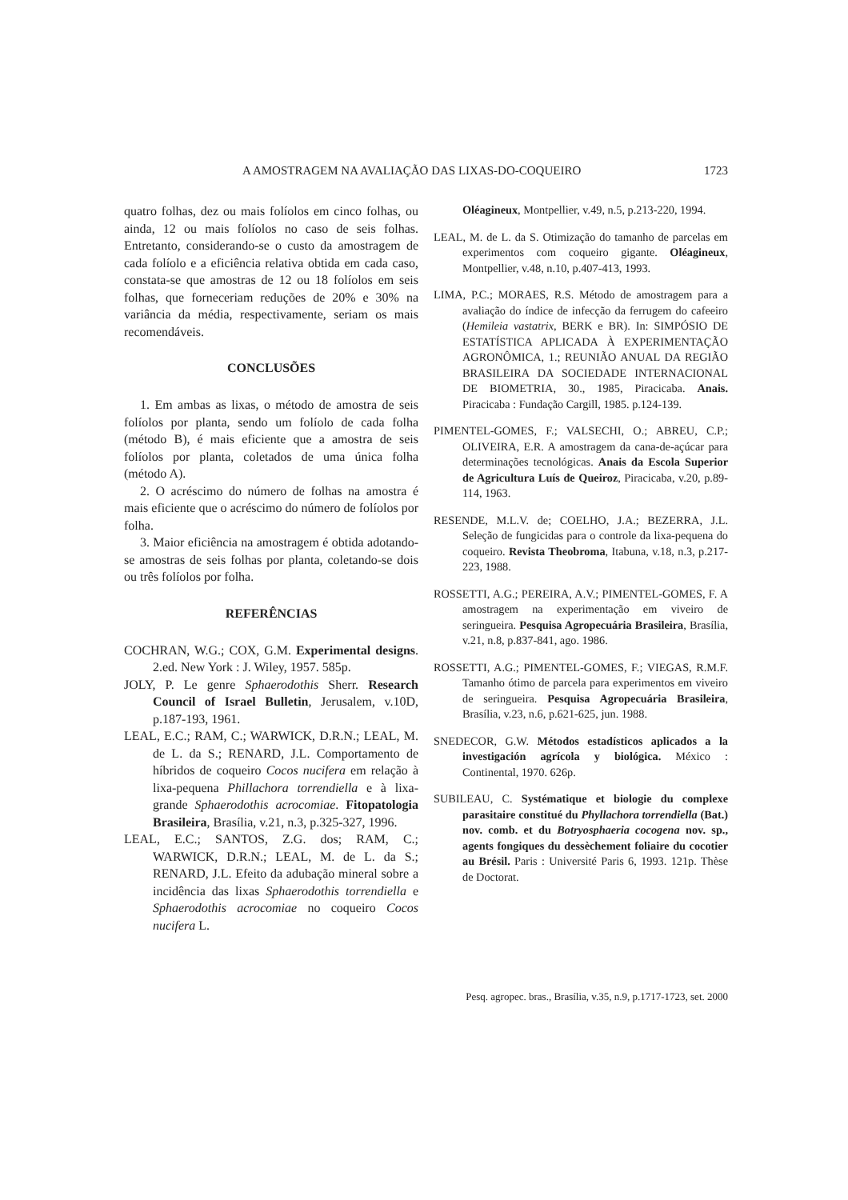A AMOSTRAGEM NA AVALIAÇÃO DAS LIXAS-DO-COQUEIRO 1723
quatro folhas, dez ou mais folíolos em cinco folhas, ou ainda, 12 ou mais folíolos no caso de seis folhas. Entretanto, considerando-se o custo da amostragem de cada folíolo e a eficiência relativa obtida em cada caso, constata-se que amostras de 12 ou 18 folíolos em seis folhas, que forneceriam reduções de 20% e 30% na variância da média, respectivamente, seriam os mais recomendáveis.
CONCLUSÕES
1. Em ambas as lixas, o método de amostra de seis folíolos por planta, sendo um folíolo de cada folha (método B), é mais eficiente que a amostra de seis folíolos por planta, coletados de uma única folha (método A).
2. O acréscimo do número de folhas na amostra é mais eficiente que o acréscimo do número de folíolos por folha.
3. Maior eficiência na amostragem é obtida adotando-se amostras de seis folhas por planta, coletando-se dois ou três folíolos por folha.
REFERÊNCIAS
COCHRAN, W.G.; COX, G.M. Experimental designs. 2.ed. New York : J. Wiley, 1957. 585p.
JOLY, P. Le genre Sphaerodothis Sherr. Research Council of Israel Bulletin, Jerusalem, v.10D, p.187-193, 1961.
LEAL, E.C.; RAM, C.; WARWICK, D.R.N.; LEAL, M. de L. da S.; RENARD, J.L. Comportamento de híbridos de coqueiro Cocos nucifera em relação à lixa-pequena Phillachora torrendiella e à lixa-grande Sphaerodothis acrocomiae. Fitopatologia Brasileira, Brasília, v.21, n.3, p.325-327, 1996.
LEAL, E.C.; SANTOS, Z.G. dos; RAM, C.; WARWICK, D.R.N.; LEAL, M. de L. da S.; RENARD, J.L. Efeito da adubação mineral sobre a incidência das lixas Sphaerodothis torrendiella e Sphaerodothis acrocomiae no coqueiro Cocos nucifera L.
Oléagineux, Montpellier, v.49, n.5, p.213-220, 1994.
LEAL, M. de L. da S. Otimização do tamanho de parcelas em experimentos com coqueiro gigante. Oléagineux, Montpellier, v.48, n.10, p.407-413, 1993.
LIMA, P.C.; MORAES, R.S. Método de amostragem para a avaliação do índice de infecção da ferrugem do cafeeiro (Hemileia vastatrix, BERK e BR). In: SIMPÓSIO DE ESTATÍSTICA APLICADA À EXPERIMENTAÇÃO AGRONÔMICA, 1.; REUNIÃO ANUAL DA REGIÃO BRASILEIRA DA SOCIEDADE INTERNACIONAL DE BIOMETRIA, 30., 1985, Piracicaba. Anais. Piracicaba : Fundação Cargill, 1985. p.124-139.
PIMENTEL-GOMES, F.; VALSECHI, O.; ABREU, C.P.; OLIVEIRA, E.R. A amostragem da cana-de-açúcar para determinações tecnológicas. Anais da Escola Superior de Agricultura Luís de Queiroz, Piracicaba, v.20, p.89-114, 1963.
RESENDE, M.L.V. de; COELHO, J.A.; BEZERRA, J.L. Seleção de fungicidas para o controle da lixa-pequena do coqueiro. Revista Theobroma, Itabuna, v.18, n.3, p.217-223, 1988.
ROSSETTI, A.G.; PEREIRA, A.V.; PIMENTEL-GOMES, F. A amostragem na experimentação em viveiro de seringueira. Pesquisa Agropecuária Brasileira, Brasília, v.21, n.8, p.837-841, ago. 1986.
ROSSETTI, A.G.; PIMENTEL-GOMES, F.; VIEGAS, R.M.F. Tamanho ótimo de parcela para experimentos em viveiro de seringueira. Pesquisa Agropecuária Brasileira, Brasília, v.23, n.6, p.621-625, jun. 1988.
SNEDECOR, G.W. Métodos estadísticos aplicados a la investigación agrícola y biológica. México : Continental, 1970. 626p.
SUBILEAU, C. Systématique et biologie du complexe parasitaire constitué du Phyllachora torrendiella (Bat.) nov. comb. et du Botryosphaeria cocogena nov. sp., agents fongiques du dessèchement foliaire du cocotier au Brésil. Paris : Université Paris 6, 1993. 121p. Thèse de Doctorat.
Pesq. agropec. bras., Brasília, v.35, n.9, p.1717-1723, set. 2000